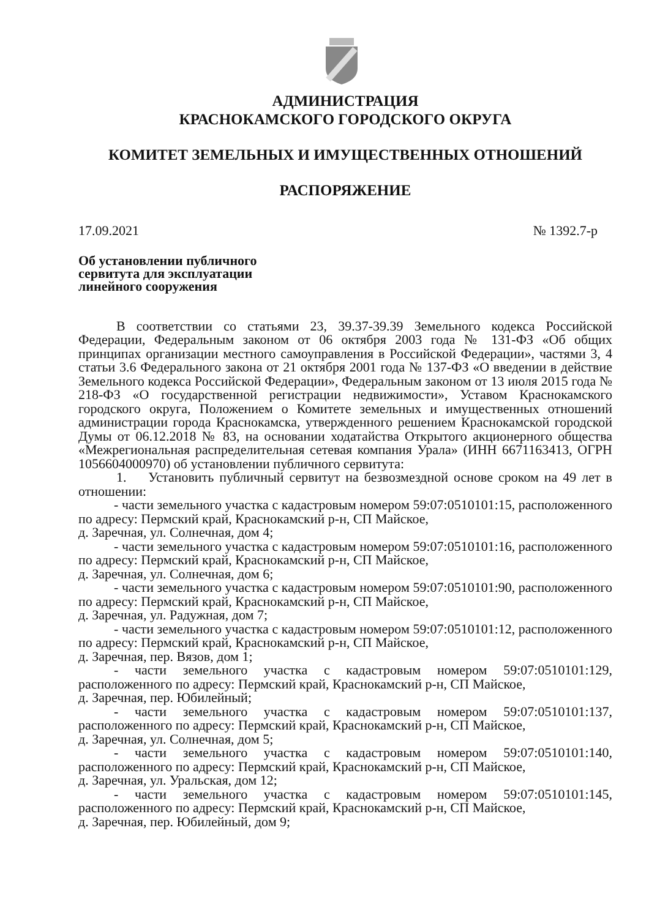АДМИНИСТРАЦИЯ
КРАСНОКАМСКОГО ГОРОДСКОГО ОКРУГА
КОМИТЕТ ЗЕМЕЛЬНЫХ И ИМУЩЕСТВЕННЫХ ОТНОШЕНИЙ
РАСПОРЯЖЕНИЕ
17.09.2021 № 1392.7-р
Об установлении публичного
сервитута для эксплуатации
линейного сооружения
В соответствии со статьями 23, 39.37-39.39 Земельного кодекса Российской Федерации, Федеральным законом от 06 октября 2003 года № 131-ФЗ «Об общих принципах организации местного самоуправления в Российской Федерации», частями 3, 4 статьи 3.6 Федерального закона от 21 октября 2001 года № 137-ФЗ «О введении в действие Земельного кодекса Российской Федерации», Федеральным законом от 13 июля 2015 года № 218-ФЗ «О государственной регистрации недвижимости», Уставом Краснокамского городского округа, Положением о Комитете земельных и имущественных отношений администрации города Краснокамска, утвержденного решением Краснокамской городской Думы от 06.12.2018 № 83, на основании ходатайства Открытого акционерного общества «Межрегиональная распределительная сетевая компания Урала» (ИНН 6671163413, ОГРН 1056604000970) об установлении публичного сервитута:
1. Установить публичный сервитут на безвозмездной основе сроком на 49 лет в отношении:
- части земельного участка с кадастровым номером 59:07:0510101:15, расположенного по адресу: Пермский край, Краснокамский р-н, СП Майское,
д. Заречная, ул. Солнечная, дом 4;
- части земельного участка с кадастровым номером 59:07:0510101:16, расположенного по адресу: Пермский край, Краснокамский р-н, СП Майское,
д. Заречная, ул. Солнечная, дом 6;
- части земельного участка с кадастровым номером 59:07:0510101:90, расположенного по адресу: Пермский край, Краснокамский р-н, СП Майское,
д. Заречная, ул. Радужная, дом 7;
- части земельного участка с кадастровым номером 59:07:0510101:12, расположенного по адресу: Пермский край, Краснокамский р-н, СП Майское,
д. Заречная, пер. Вязов, дом 1;
- части земельного участка с кадастровым номером 59:07:0510101:129, расположенного по адресу: Пермский край, Краснокамский р-н, СП Майское,
д. Заречная, пер. Юбилейный;
- части земельного участка с кадастровым номером 59:07:0510101:137, расположенного по адресу: Пермский край, Краснокамский р-н, СП Майское,
д. Заречная, ул. Солнечная, дом 5;
- части земельного участка с кадастровым номером 59:07:0510101:140, расположенного по адресу: Пермский край, Краснокамский р-н, СП Майское,
д. Заречная, ул. Уральская, дом 12;
- части земельного участка с кадастровым номером 59:07:0510101:145, расположенного по адресу: Пермский край, Краснокамский р-н, СП Майское,
д. Заречная, пер. Юбилейный, дом 9;